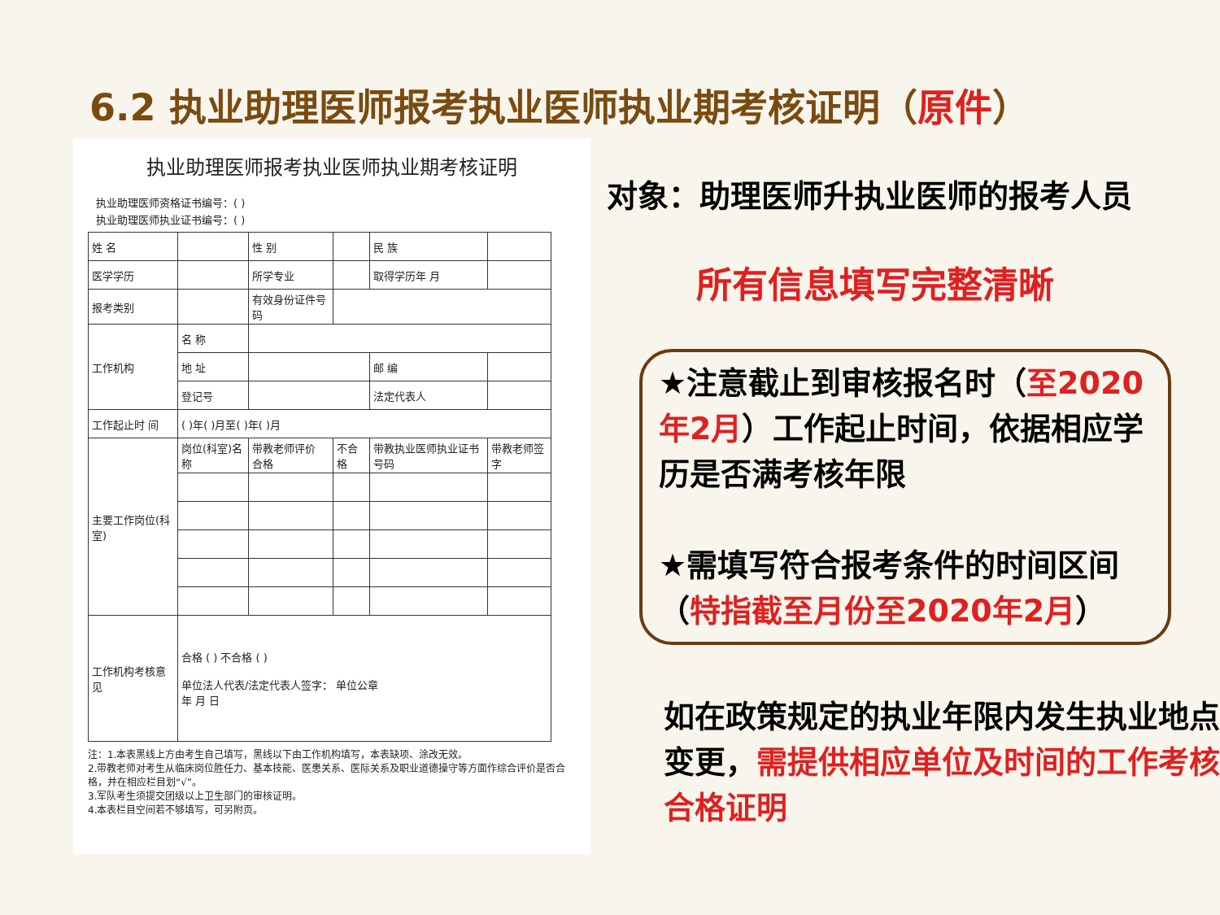6.2 执业助理医师报考执业医师执业期考核证明（原件）
执业助理医师报考执业医师执业期考核证明
执业助理医师资格证书编号：( )
执业助理医师执业证书编号：( )
| 姓 名 | | 性 别 | | | 民 族 | |
| 医学学历 | | 所学专业 | | | 取得学历年 月 | |
| 报考类别 | | 有效身份证件号码 | | | | |
| 工作机构 | 名 称 | | | | | |
| | 地 址 | | | | 邮 编 | |
| | 登记号 | | | | 法定代表人 | |
| 工作起止时 间 | ( )年( )月至( )年( )月 | | | | | |
| 主要工作岗位(科室) | 岗位(科室)名称 | 带教老师评价 合格 | 不合格 | 带教执业医师执业证书号码 | | 带教老师签字 |
| 工作机构考核意见 | 合格 ( ) 不合格 ( ) 单位法人代表/法定代表人签字： 单位公章 年 月 日 | | | | | |
注：1.本表黑线上方由考生自己填写，黑线以下由工作机构填写，本表缺项、涂改无效。
2.带教老师对考生从临床岗位胜任力、基本技能、医患关系、医际关系及职业道德操守等方面作综合评价是否合格，并在相应栏目划“√”。
3.军队考生须提交团级以上卫生部门的审核证明。
4.本表栏目空间若不够填写，可另附页。
对象：助理医师升执业医师的报考人员
所有信息填写完整清晰
★注意截止到审核报名时（至2020年2月）工作起止时间，依据相应学历是否满考核年限
★需填写符合报考条件的时间区间（特指截至月份至2020年2月）
如在政策规定的执业年限内发生执业地点变更，需提供相应单位及时间的工作考核合格证明